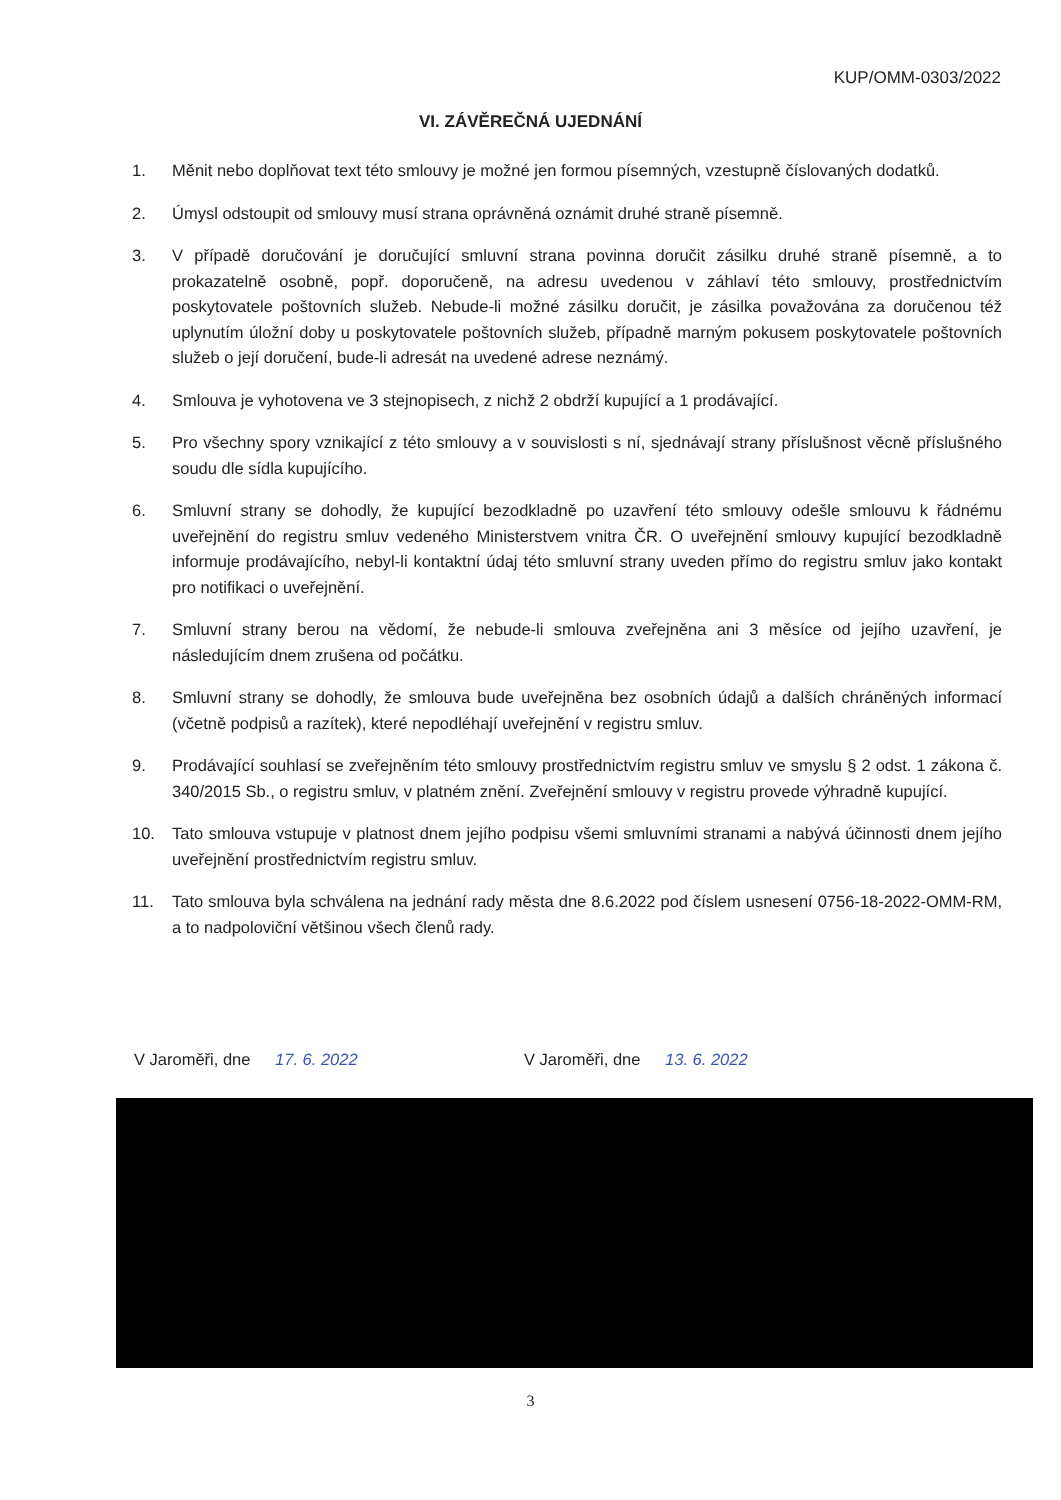KUP/OMM-0303/2022
VI. ZÁVĚREČNÁ UJEDNÁNÍ
1. Měnit nebo doplňovat text této smlouvy je možné jen formou písemných, vzestupně číslovaných dodatků.
2. Úmysl odstoupit od smlouvy musí strana oprávněná oznámit druhé straně písemně.
3. V případě doručování je doručující smluvní strana povinna doručit zásilku druhé straně písemně, a to prokazatelně osobně, popř. doporučeně, na adresu uvedenou v záhlaví této smlouvy, prostřednictvím poskytovatele poštovních služeb. Nebude-li možné zásilku doručit, je zásilka považována za doručenou též uplynutím úložní doby u poskytovatele poštovních služeb, případně marným pokusem poskytovatele poštovních služeb o její doručení, bude-li adresát na uvedené adrese neznámý.
4. Smlouva je vyhotovena ve 3 stejnopisech, z nichž 2 obdrží kupující a 1 prodávající.
5. Pro všechny spory vznikající z této smlouvy a v souvislosti s ní, sjednávají strany příslušnost věcně příslušného soudu dle sídla kupujícího.
6. Smluvní strany se dohodly, že kupující bezodkladně po uzavření této smlouvy odešle smlouvu k řádnému uveřejnění do registru smluv vedeného Ministerstvem vnitra ČR. O uveřejnění smlouvy kupující bezodkladně informuje prodávajícího, nebyl-li kontaktní údaj této smluvní strany uveden přímo do registru smluv jako kontakt pro notifikaci o uveřejnění.
7. Smluvní strany berou na vědomí, že nebude-li smlouva zveřejněna ani 3 měsíce od jejího uzavření, je následujícím dnem zrušena od počátku.
8. Smluvní strany se dohodly, že smlouva bude uveřejněna bez osobních údajů a dalších chráněných informací (včetně podpisů a razítek), které nepodléhají uveřejnění v registru smluv.
9. Prodávající souhlasí se zveřejněním této smlouvy prostřednictvím registru smluv ve smyslu § 2 odst. 1 zákona č. 340/2015 Sb., o registru smluv, v platném znění. Zveřejnění smlouvy v registru provede výhradně kupující.
10. Tato smlouva vstupuje v platnost dnem jejího podpisu všemi smluvními stranami a nabývá účinnosti dnem jejího uveřejnění prostřednictvím registru smluv.
11. Tato smlouva byla schválena na jednání rady města dne 8.6.2022 pod číslem usnesení 0756-18-2022-OMM-RM, a to nadpoloviční většinou všech členů rady.
V Jaroměři, dne 17. 6. 2022 V Jaroměři, dne 13. 6. 2022
3